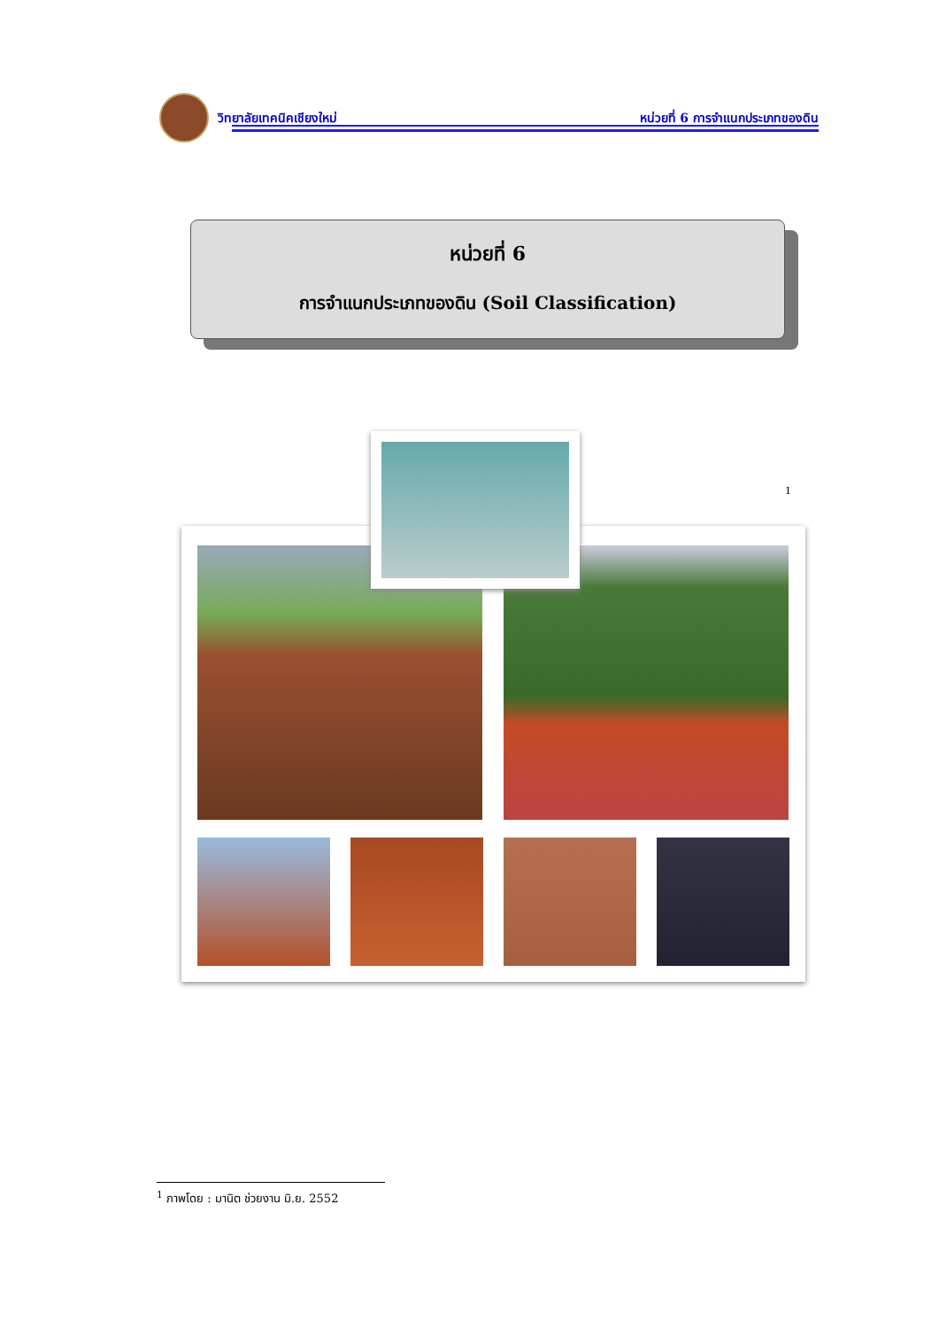วิทยาลัยเทคนิคเชียงใหม่ หน่วยที่ 6 การจำแนกประเภทของดิน
หน่วยที่ 6
การจำแนกประเภทของดิน (Soil Classification)
1
<sup>1</sup> ภาพโดย : มานิต ช่วยงาน มิ.ย. 2552